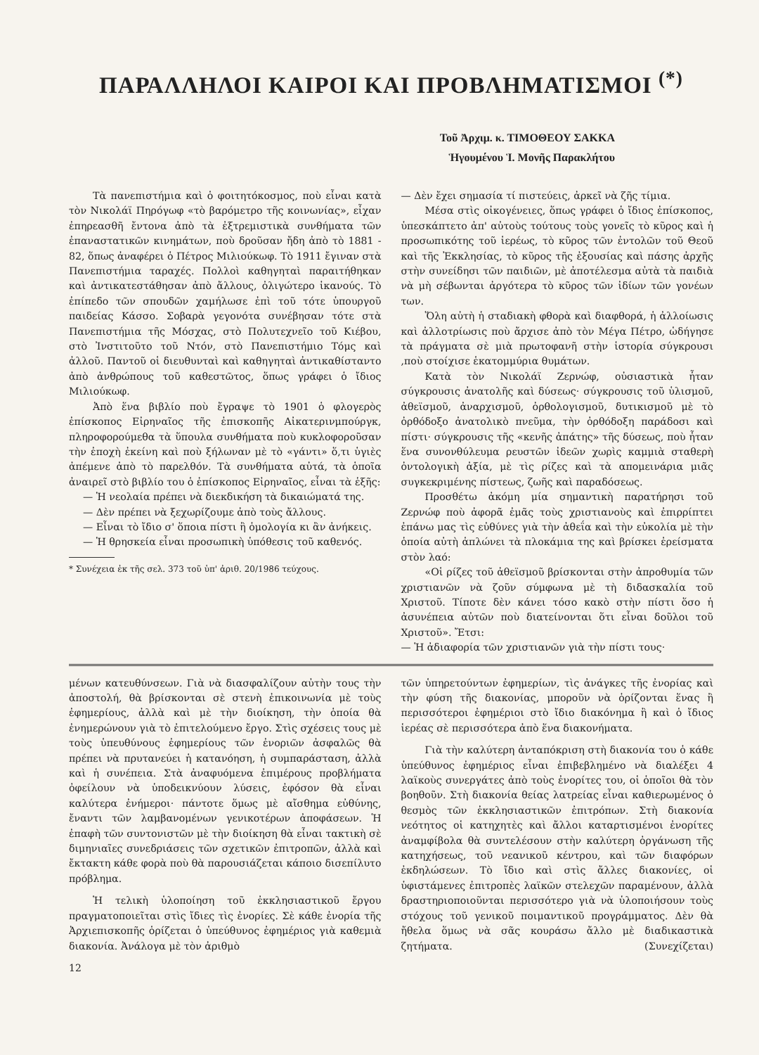ΠΑΡΑΛΛΗΛΟΙ ΚΑΙΡΟΙ ΚΑΙ ΠΡΟΒΛΗΜΑΤΙΣΜΟΙ <sup>(*)</sup>
Τοῦ Ἀρχιμ. κ. ΤΙΜΟΘΕΟΥ ΣΑΚΚΑ
Ἡγουμένου Ἱ. Μονῆς Παρακλήτου
Τὰ πανεπιστήμια καὶ ὁ φοιτητόκοσμος, ποὺ εἶναι κατὰ τὸν Νικολάϊ Πηρόγωφ «τὸ βαρόμετρο τῆς κοινωνίας», εἶχαν ἐπηρεασθῆ ἔντονα ἀπὸ τὰ ἐξτρεμιστικὰ συνθήματα τῶν ἐπαναστατικῶν κινημάτων, ποὺ δροῦσαν ἤδη ἀπὸ τὸ 1881 - 82, ὅπως ἀναφέρει ὁ Πέτρος Μιλιούκωφ. Τὸ 1911 ἔγιναν στὰ Πανεπιστήμια ταραχές. Πολλοὶ καθηγηταὶ παραιτήθηκαν καὶ ἀντικατεστάθησαν ἀπὸ ἄλλους, ὀλιγώτερο ἱκανούς. Τὸ ἐπίπεδο τῶν σπουδῶν χαμήλωσε ἐπὶ τοῦ τότε ὑπουργοῦ παιδείας Κάσσο. Σοβαρὰ γεγονότα συνέβησαν τότε στὰ Πανεπιστήμια τῆς Μόσχας, στὸ Πολυτεχνεῖο τοῦ Κιέβου, στὸ Ἰνστιτοῦτο τοῦ Ντόν, στὸ Πανεπιστήμιο Τόμς καὶ ἀλλοῦ. Παντοῦ οἱ διευθυνταὶ καὶ καθηγηταὶ ἀντικαθίσταντο ἀπὸ ἀνθρώπους τοῦ καθεστῶτος, ὅπως γράφει ὁ ἴδιος Μιλιούκωφ.
Ἀπὸ ἕνα βιβλίο ποὺ ἔγραψε τὸ 1901 ὁ φλογερὸς ἐπίσκοπος Εἰρηναῖος τῆς ἐπισκοπῆς Αἰκατερινμπούργκ, πληροφορούμεθα τὰ ὕπουλα συνθήματα ποὺ κυκλοφοροῦσαν τὴν ἐποχὴ ἐκείνη καὶ ποὺ ξήλωναν μὲ τὸ «γάντι» ὅ,τι ὑγιὲς ἀπέμενε ἀπὸ τὸ παρελθόν. Τὰ συνθήματα αὐτά, τὰ ὁποῖα ἀναιρεῖ στὸ βιβλίο του ὁ ἐπίσκοπος Εἰρηναῖος, εἶναι τὰ ἑξῆς:
— Ἡ νεολαία πρέπει νὰ διεκδικήση τὰ δικαιώματά της.
— Δὲν πρέπει νὰ ξεχωρίζουμε ἀπὸ τοὺς ἄλλους.
— Εἶναι τὸ ἴδιο σ' ὅποια πίστι ἢ ὁμολογία κι ἂν ἀνήκεις.
— Ἡ θρησκεία εἶναι προσωπικὴ ὑπόθεσις τοῦ καθενός.
* Συνέχεια ἐκ τῆς σελ. 373 τοῦ ὑπ' ἀριθ. 20/1986 τεύχους.
— Δὲν ἔχει σημασία τί πιστεύεις, ἀρκεῖ νὰ ζῆς τίμια.
Μέσα στὶς οἰκογένειες, ὅπως γράφει ὁ ἴδιος ἐπίσκοπος, ὑπεσκάπτετο ἀπ' αὐτοὺς τούτους τοὺς γονεῖς τὸ κῦρος καὶ ἡ προσωπικότης τοῦ ἱερέως, τὸ κῦρος τῶν ἐντολῶν τοῦ Θεοῦ καὶ τῆς Ἐκκλησίας, τὸ κῦρος τῆς ἐξουσίας καὶ πάσης ἀρχῆς στὴν συνείδησι τῶν παιδιῶν, μὲ ἀποτέλεσμα αὐτὰ τὰ παιδιὰ νὰ μὴ σέβωνται ἀργότερα τὸ κῦρος τῶν ἰδίων τῶν γονέων των.
Ὅλη αὐτὴ ἡ σταδιακὴ φθορὰ καὶ διαφθορά, ἡ ἀλλοίωσις καὶ ἀλλοτρίωσις ποὺ ἄρχισε ἀπὸ τὸν Μέγα Πέτρο, ὡδήγησε τὰ πράγματα σὲ μιὰ πρωτοφανῆ στὴν ἱστορία σύγκρουσι ,ποὺ στοίχισε ἑκατομμύρια θυμάτων.
Κατὰ τὸν Νικολάϊ Ζερνώφ, οὐσιαστικὰ ἦταν σύγκρουσις ἀνατολῆς καὶ δύσεως· σύγκρουσις τοῦ ὑλισμοῦ, ἀθεϊσμοῦ, ἀναρχισμοῦ, ὀρθολογισμοῦ, δυτικισμοῦ μὲ τὸ ὀρθόδοξο ἀνατολικὸ πνεῦμα, τὴν ὀρθόδοξη παράδοσι καὶ πίστι· σύγκρουσις τῆς «κενῆς ἀπάτης» τῆς δύσεως, ποὺ ἦταν ἕνα συνονθύλευμα ρευστῶν ἰδεῶν χωρὶς καμμιὰ σταθερὴ ὀντολογικὴ ἀξία, μὲ τὶς ρίζες καὶ τὰ απομεινάρια μιᾶς συγκεκριμένης πίστεως, ζωῆς καὶ παραδόσεως.
Προσθέτω ἀκόμη μία σημαντικὴ παρατήρησι τοῦ Ζερνώφ ποὺ ἀφορᾶ ἐμᾶς τοὺς χριστιανοὺς καὶ ἐπιρρίπτει ἐπάνω μας τὶς εὐθύνες γιὰ τὴν ἀθεΐα καὶ τὴν εὐκολία μὲ τὴν ὁποία αὐτὴ ἁπλώνει τὰ πλοκάμια της καὶ βρίσκει ἐρείσματα στὸν λαό:
«Οἱ ρίζες τοῦ ἀθεϊσμοῦ βρίσκονται στὴν ἀπροθυμία τῶν χριστιανῶν νὰ ζοῦν σύμφωνα μὲ τὴ διδασκαλία τοῦ Χριστοῦ. Τίποτε δὲν κάνει τόσο κακὸ στὴν πίστι ὅσο ἡ ἀσυνέπεια αὐτῶν ποὺ διατείνονται ὅτι εἶναι δοῦλοι τοῦ Χριστοῦ». Ἔτσι:
— Ἡ ἀδιαφορία τῶν χριστιανῶν γιὰ τὴν πίστι τους·
μένων κατευθύνσεων. Γιὰ νὰ διασφαλίζουν αὐτὴν τους τὴν ἀποστολή, θὰ βρίσκονται σὲ στενὴ ἐπικοινωνία μὲ τοὺς ἐφημερίους, ἀλλὰ καὶ μὲ τὴν διοίκηση, τὴν ὁποία θὰ ἐνημερώνουν γιὰ τὸ ἐπιτελούμενο ἔργο. Στὶς σχέσεις τους μὲ τοὺς ὑπευθύνους ἐφημερίους τῶν ἐνοριῶν ἀσφαλῶς θὰ πρέπει νὰ πρυτανεύει ἡ κατανόηση, ἡ συμπαράσταση, ἀλλὰ καὶ ἡ συνέπεια. Στὰ ἀναφυόμενα ἐπιμέρους προβλήματα ὀφείλουν νὰ ὑποδεικνύουν λύσεις, ἐφόσον θὰ εἶναι καλύτερα ἐνήμεροι· πάντοτε ὅμως μὲ αἴσθημα εὐθύνης, ἔναντι τῶν λαμβανομένων γενικοτέρων ἀποφάσεων. Ἡ ἐπαφὴ τῶν συντονιστῶν μὲ τὴν διοίκηση θὰ εἶναι τακτικὴ σὲ διμηνιαῖες συνεδριάσεις τῶν σχετικῶν ἐπιτροπῶν, ἀλλὰ καὶ ἔκτακτη κάθε φορὰ ποὺ θὰ παρουσιάζεται κάποιο δισεπίλυτο πρόβλημα.
Ἡ τελικὴ ὑλοποίηση τοῦ ἐκκλησιαστικοῦ ἔργου πραγματοποιεῖται στὶς ἴδιες τὶς ἐνορίες. Σὲ κάθε ἐνορία τῆς Ἀρχιεπισκοπῆς ὁρίζεται ὁ ὑπεύθυνος ἐφημέριος γιὰ καθεμιὰ διακονία. Ἀνάλογα μὲ τὸν ἀριθμὸ
τῶν ὑπηρετούντων ἐφημερίων, τὶς ἀνάγκες τῆς ἐνορίας καὶ τὴν φύση τῆς διακονίας, μποροῦν νὰ ὁρίζονται ἕνας ἢ περισσότεροι ἐφημέριοι στὸ ἴδιο διακόνημα ἢ καὶ ὁ ἴδιος ἱερέας σὲ περισσότερα ἀπὸ ἕνα διακονήματα.
Γιὰ τὴν καλύτερη ἀνταπόκριση στὴ διακονία του ὁ κάθε ὑπεύθυνος ἐφημέριος εἶναι ἐπιβεβλημένο νὰ διαλέξει 4 λαϊκοὺς συνεργάτες ἀπὸ τοὺς ἐνορίτες του, οἱ ὁποῖοι θὰ τὸν βοηθοῦν. Στὴ διακονία θείας λατρείας εἶναι καθιερωμένος ὁ θεσμὸς τῶν ἐκκλησιαστικῶν ἐπιτρόπων. Στὴ διακονία νεότητος οἱ κατηχητὲς καὶ ἄλλοι καταρτισμένοι ἐνορίτες ἀναμφίβολα θὰ συντελέσουν στὴν καλύτερη ὀργάνωση τῆς κατηχήσεως, τοῦ νεανικοῦ κέντρου, καὶ τῶν διαφόρων ἐκδηλώσεων. Τὸ ἴδιο καὶ στὶς ἄλλες διακονίες, οἱ ὑφιστάμενες ἐπιτροπὲς λαϊκῶν στελεχῶν παραμένουν, ἀλλὰ δραστηριοποιοῦνται περισσότερο γιὰ νὰ ὑλοποιήσουν τοὺς στόχους τοῦ γενικοῦ ποιμαντικοῦ προγράμματος. Δὲν θὰ ἤθελα ὅμως νὰ σᾶς κουράσω ἄλλο μὲ διαδικαστικὰ ζητήματα. (Συνεχίζεται)
12